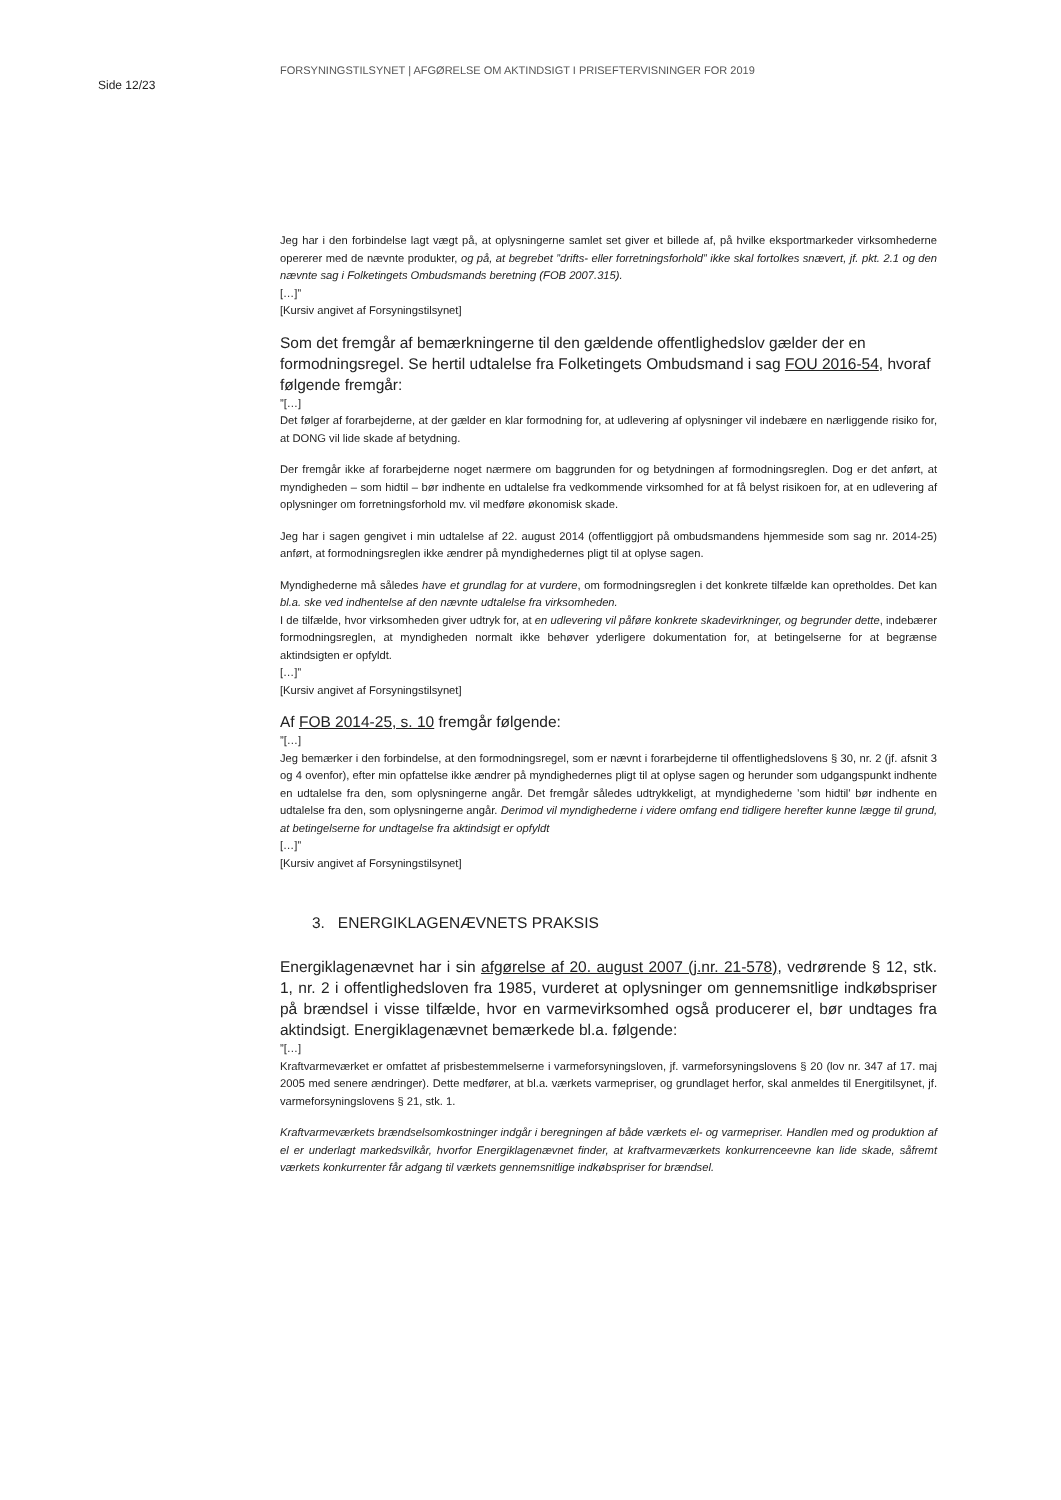Side 12/23
FORSYNINGSTILSYNET | AFGØRELSE OM AKTINDSIGT I PRISEFTERVISNINGER FOR 2019
Jeg har i den forbindelse lagt vægt på, at oplysningerne samlet set giver et billede af, på hvilke eksportmarkeder virksomhederne opererer med de nævnte produkter, og på, at begrebet ”drifts- eller forretningsforhold” ikke skal fortolkes snævert, jf. pkt. 2.1 og den nævnte sag i Folketingets Ombudsmands beretning (FOB 2007.315).
[…]”
[Kursiv angivet af Forsyningstilsynet]
Som det fremgår af bemærkningerne til den gældende offentlighedslov gælder der en formodningsregel. Se hertil udtalelse fra Folketingets Ombudsmand i sag FOU 2016-54, hvoraf følgende fremgår:
”[…]
Det følger af forarbejderne, at der gælder en klar formodning for, at udlevering af oplysninger vil indebære en nærliggende risiko for, at DONG vil lide skade af betydning.
Der fremgår ikke af forarbejderne noget nærmere om baggrunden for og betydningen af formodningsreglen. Dog er det anført, at myndigheden – som hidtil – bør indhente en udtalelse fra vedkommende virksomhed for at få belyst risikoen for, at en udlevering af oplysninger om forretningsforhold mv. vil medføre økonomisk skade.
Jeg har i sagen gengivet i min udtalelse af 22. august 2014 (offentliggjort på ombudsmandens hjemmeside som sag nr. 2014-25) anført, at formodningsreglen ikke ændrer på myndighedernes pligt til at oplyse sagen.
Myndighederne må således have et grundlag for at vurdere, om formodningsreglen i det konkrete tilfælde kan opretholdes. Det kan bl.a. ske ved indhentelse af den nævnte udtalelse fra virksomheden.
I de tilfælde, hvor virksomheden giver udtryk for, at en udlevering vil påføre konkrete skadevirkninger, og begrunder dette, indebærer formodningsreglen, at myndigheden normalt ikke behøver yderligere dokumentation for, at betingelserne for at begrænse aktindsigten er opfyldt.
[…]”
[Kursiv angivet af Forsyningstilsynet]
Af FOB 2014-25, s. 10 fremgår følgende:
”[…]
Jeg bemærker i den forbindelse, at den formodningsregel, som er nævnt i forarbejderne til offentlighedslovens § 30, nr. 2 (jf. afsnit 3 og 4 ovenfor), efter min opfattelse ikke ændrer på myndighedernes pligt til at oplyse sagen og herunder som udgangspunkt indhente en udtalelse fra den, som oplysningerne angår. Det fremgår således udtrykkeligt, at myndighederne ’som hidtil’ bør indhente en udtalelse fra den, som oplysningerne angår. Derimod vil myndighederne i videre omfang end tidligere herefter kunne lægge til grund, at betingelserne for undtagelse fra aktindsigt er opfyldt
[…]”
[Kursiv angivet af Forsyningstilsynet]
3. ENERGIKLAGENÆVNETS PRAKSIS
Energiklagenævnet har i sin afgørelse af 20. august 2007 (j.nr. 21-578), vedrørende § 12, stk. 1, nr. 2 i offentlighedsloven fra 1985, vurderet at oplysninger om gennemsnitlige indkøbspriser på brændsel i visse tilfælde, hvor en varmevirksomhed også producerer el, bør undtages fra aktindsigt. Energiklagenævnet bemærkede bl.a. følgende:
”[…]
Kraftvarmeværket er omfattet af prisbestemmelserne i varmeforsyningsloven, jf. varmeforsyningslovens § 20 (lov nr. 347 af 17. maj 2005 med senere ændringer). Dette medfører, at bl.a. værkets varmepriser, og grundlaget herfor, skal anmeldes til Energitilsynet, jf. varmeforsyningslovens § 21, stk. 1.
Kraftvarmeværkets brændselsomkostninger indgår i beregningen af både værkets el- og varmepriser. Handlen med og produktion af el er underlagt markedsvilkår, hvorfor Energiklagenævnet finder, at kraftvarmeværkets konkurrenceevne kan lide skade, såfremt værkets konkurrenter får adgang til værkets gennemsnitlige indkøbspriser for brændsel.